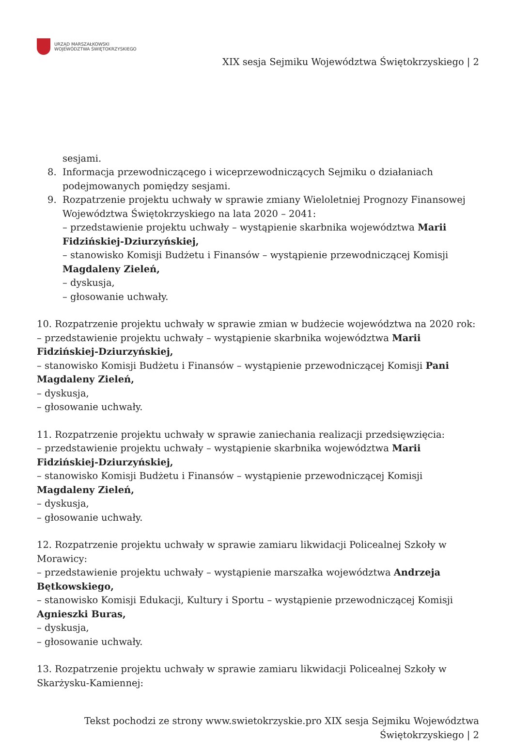URZĄD MARSZAŁKOWSKI
WOJEWÓDZTWA ŚWIĘTOKRZYSKIEGO
XIX sesja Sejmiku Województwa Świętokrzyskiego | 2
sesjami.
8. Informacja przewodniczącego i wiceprzewodniczących Sejmiku o działaniach podejmowanych pomiędzy sesjami.
9. Rozpatrzenie projektu uchwały w sprawie zmiany Wieloletniej Prognozy Finansowej Województwa Świętokrzyskiego na lata 2020 – 2041:
– przedstawienie projektu uchwały – wystąpienie skarbnika województwa Marii Fidzińskiej-Dziurzyńskiej,
– stanowisko Komisji Budżetu i Finansów – wystąpienie przewodniczącej Komisji Magdaleny Zieleń,
– dyskusja,
– głosowanie uchwały.
10. Rozpatrzenie projektu uchwały w sprawie zmian w budżecie województwa na 2020 rok:
– przedstawienie projektu uchwały – wystąpienie skarbnika województwa Marii Fidzińskiej-Dziurzyńskiej,
– stanowisko Komisji Budżetu i Finansów – wystąpienie przewodniczącej Komisji Pani Magdaleny Zieleń,
– dyskusja,
– głosowanie uchwały.
11. Rozpatrzenie projektu uchwały w sprawie zaniechania realizacji przedsięwzięcia:
– przedstawienie projektu uchwały – wystąpienie skarbnika województwa Marii Fidzińskiej-Dziurzyńskiej,
– stanowisko Komisji Budżetu i Finansów – wystąpienie przewodniczącej Komisji Magdaleny Zieleń,
– dyskusja,
– głosowanie uchwały.
12. Rozpatrzenie projektu uchwały w sprawie zamiaru likwidacji Policealnej Szkoły w Morawicy:
– przedstawienie projektu uchwały – wystąpienie marszałka województwa Andrzeja Bętkowskiego,
– stanowisko Komisji Edukacji, Kultury i Sportu – wystąpienie przewodniczącej Komisji Agnieszki Buras,
– dyskusja,
– głosowanie uchwały.
13. Rozpatrzenie projektu uchwały w sprawie zamiaru likwidacji Policealnej Szkoły w Skarżysku-Kamiennej:
Tekst pochodzi ze strony www.swietokrzyskie.pro XIX sesja Sejmiku Województwa
Świętokrzyskiego | 2